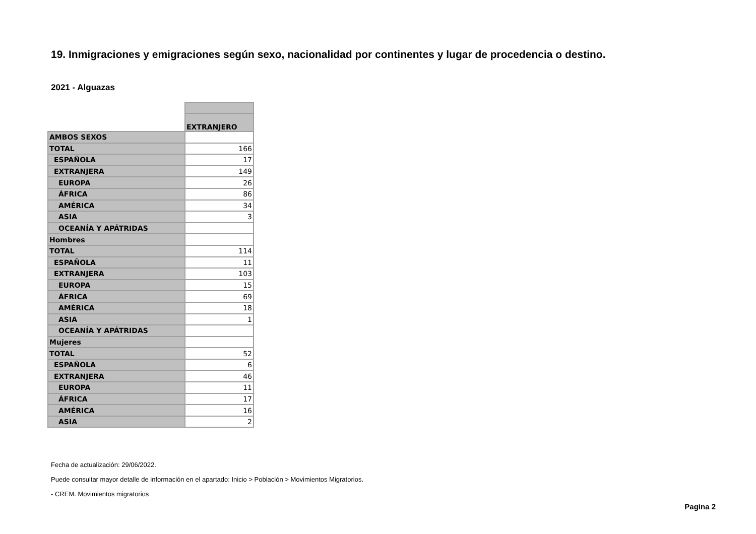19. Inmigraciones y emigraciones según sexo, nacionalidad por continentes y lugar de procedencia o destino.
2021 - Alguazas
| | EXTRANJERO |
| AMBOS SEXOS | |
| TOTAL | 166 |
| ESPAÑOLA | 17 |
| EXTRANJERA | 149 |
| EUROPA | 26 |
| ÁFRICA | 86 |
| AMÉRICA | 34 |
| ASIA | 3 |
| OCEANÍA Y APÁTRIDAS | |
| Hombres | |
| TOTAL | 114 |
| ESPAÑOLA | 11 |
| EXTRANJERA | 103 |
| EUROPA | 15 |
| ÁFRICA | 69 |
| AMÉRICA | 18 |
| ASIA | 1 |
| OCEANÍA Y APÁTRIDAS | |
| Mujeres | |
| TOTAL | 52 |
| ESPAÑOLA | 6 |
| EXTRANJERA | 46 |
| EUROPA | 11 |
| ÁFRICA | 17 |
| AMÉRICA | 16 |
| ASIA | 2 |
Fecha de actualización: 29/06/2022.
Puede consultar mayor detalle de información en el apartado: Inicio > Población > Movimientos Migratorios.
- CREM. Movimientos migratorios
Pagina 2